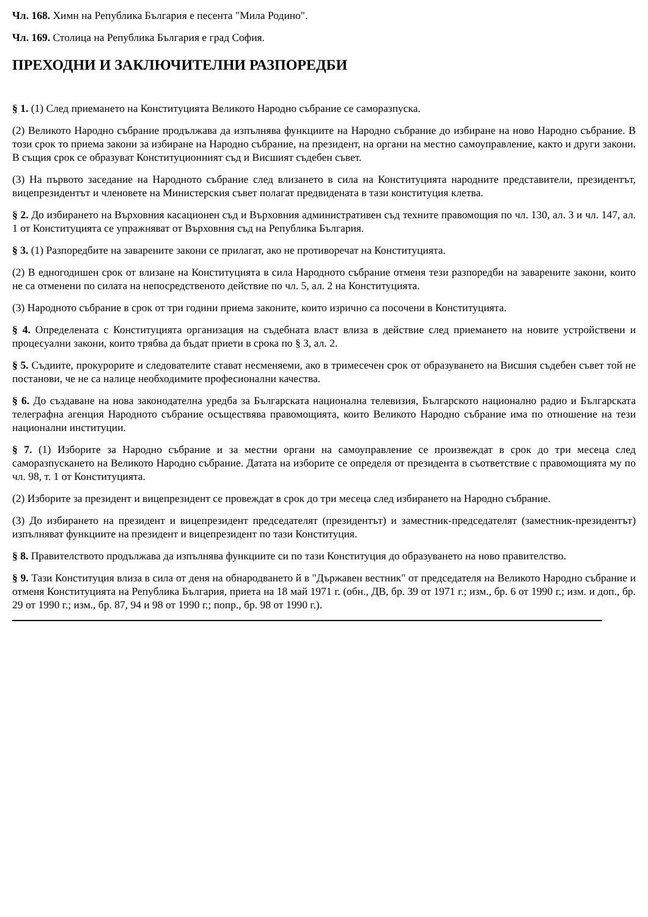Чл. 168. Химн на Република България е песента "Мила Родино".
Чл. 169. Столица на Република България е град София.
ПРЕХОДНИ И ЗАКЛЮЧИТЕЛНИ РАЗПОРЕДБИ
§ 1. (1) След приемането на Конституцията Великото Народно събрание се саморазпуска.
(2) Великото Народно събрание продължава да изпълнява функциите на Народно събрание до избиране на ново Народно събрание. В този срок то приема закони за избиране на Народно събрание, на президент, на органи на местно самоуправление, както и други закони. В същия срок се образуват Конституционният съд и Висшият съдебен съвет.
(3) На първото заседание на Народното събрание след влизането в сила на Конституцията народните представители, президентът, вицепрезидентът и членовете на Министерския съвет полагат предвидената в тази конституция клетва.
§ 2. До избирането на Върховния касационен съд и Върховния административен съд техните правомощия по чл. 130, ал. 3 и чл. 147, ал. 1 от Конституцията се упражняват от Върховния съд на Република България.
§ 3. (1) Разпоредбите на заварените закони се прилагат, ако не противоречат на Конституцията.
(2) В едногодишен срок от влизане на Конституцията в сила Народното събрание отменя тези разпоредби на заварените закони, които не са отменени по силата на непосредственото действие по чл. 5, ал. 2 на Конституцията.
(3) Народното събрание в срок от три години приема законите, които изрично са посочени в Конституцията.
§ 4. Определената с Конституцията организация на съдебната власт влиза в действие след приемането на новите устройствени и процесуални закони, които трябва да бъдат приети в срока по § 3, ал. 2.
§ 5. Съдиите, прокурорите и следователите стават несменяеми, ако в тримесечен срок от образуването на Висшия съдебен съвет той не постанови, че не са налице необходимите професионални качества.
§ 6. До създаване на нова законодателна уредба за Българската национална телевизия, Българското национално радио и Българската телеграфна агенция Народното събрание осъществява правомощията, които Великото Народно събрание има по отношение на тези национални институции.
§ 7. (1) Изборите за Народно събрание и за местни органи на самоуправление се произвеждат в срок до три месеца след саморазпускането на Великото Народно събрание. Датата на изборите се определя от президента в съответствие с правомощията му по чл. 98, т. 1 от Конституцията.
(2) Изборите за президент и вицепрезидент се провеждат в срок до три месеца след избирането на Народно събрание.
(3) До избирането на президент и вицепрезидент председателят (президентът) и заместник-председателят (заместник-президентът) изпълняват функциите на президент и вицепрезидент по тази Конституция.
§ 8. Правителството продължава да изпълнява функциите си по тази Конституция до образуването на ново правителство.
§ 9. Тази Конституция влиза в сила от деня на обнародването й в "Държавен вестник" от председателя на Великото Народно събрание и отменя Конституцията на Република България, приета на 18 май 1971 г. (обн., ДВ, бр. 39 от 1971 г.; изм., бр. 6 от 1990 г.; изм. и доп., бр. 29 от 1990 г.; изм., бр. 87, 94 и 98 от 1990 г.; попр., бр. 98 от 1990 г.).